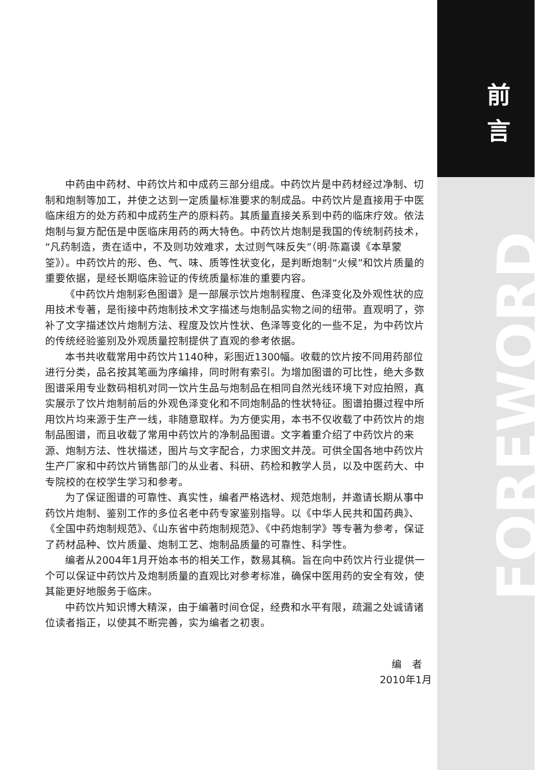前
言
中药由中药材、中药饮片和中成药三部分组成。中药饮片是中药材经过净制、切制和炮制等加工，并使之达到一定质量标准要求的制成品。中药饮片是直接用于中医临床组方的处方药和中成药生产的原料药。其质量直接关系到中药的临床疗效。依法炮制与复方配伍是中医临床用药的两大特色。中药饮片炮制是我国的传统制药技术，“凡药制造，贵在适中，不及则功效难求，太过则气味反失”（明·陈嘉谟《本草蒙筌》）。中药饮片的形、色、气、味、质等性状变化，是判断炮制“火候”和饮片质量的重要依据，是经长期临床验证的传统质量标准的重要内容。
《中药饮片炮制彩色图谱》是一部展示饮片炮制程度、色泽变化及外观性状的应用技术专著，是衔接中药炮制技术文字描述与炮制品实物之间的纽带。直观明了，弥补了文字描述饮片炮制方法、程度及饮片性状、色泽等变化的一些不足，为中药饮片的传统经验鉴别及外观质量控制提供了直观的参考依据。
本书共收载常用中药饮片1140种，彩图近1300幅。收载的饮片按不同用药部位进行分类，品名按其笔画为序编排，同时附有索引。为增加图谱的可比性，绝大多数图谱采用专业数码相机对同一饮片生品与炮制品在相同自然光线环境下对应拍照，真实展示了饮片炮制前后的外观色泽变化和不同炮制品的性状特征。图谱拍摄过程中所用饮片均来源于生产一线，非随意取样。为方便实用，本书不仅收载了中药饮片的炮制品图谱，而且收载了常用中药饮片的净制品图谱。文字着重介绍了中药饮片的来源、炮制方法、性状描述，图片与文字配合，力求图文并茂。可供全国各地中药饮片生产厂家和中药饮片销售部门的从业者、科研、药检和教学人员，以及中医药大、中专院校的在校学生学习和参考。
为了保证图谱的可靠性、真实性，编者严格选材、规范炮制，并邀请长期从事中药饮片炮制、鉴别工作的多位名老中药专家鉴别指导。以《中华人民共和国药典》、《全国中药炮制规范》、《山东省中药炮制规范》、《中药炮制学》等专著为参考，保证了药材品种、饮片质量、炮制工艺、炮制品质量的可靠性、科学性。
编者从2004年1月开始本书的相关工作，数易其稿。旨在向中药饮片行业提供一个可以保证中药饮片及炮制质量的直观比对参考标准，确保中医用药的安全有效，使其能更好地服务于临床。
中药饮片知识博大精深，由于编著时间仓促，经费和水平有限，疏漏之处诚请诸位读者指正，以使其不断完善，实为编者之初衷。
编　者
2010年1月
FOREWORD